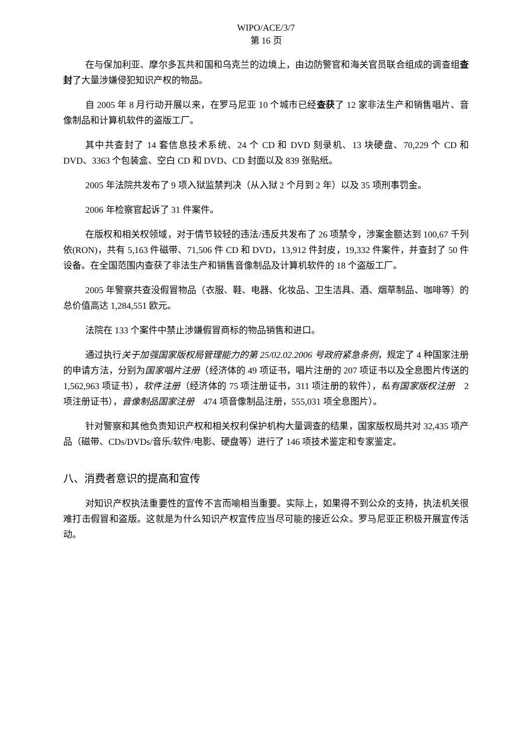WIPO/ACE/3/7
第 16 页
在与保加利亚、摩尔多瓦共和国和乌克兰的边境上，由边防警官和海关官员联合组成的调查组查封了大量涉嫌侵犯知识产权的物品。
自 2005 年 8 月行动开展以来，在罗马尼亚 10 个城市已经查获了 12 家非法生产和销售唱片、音像制品和计算机软件的盗版工厂。
其中共查封了 14 套信息技术系统、24 个 CD 和 DVD 刻录机、13 块硬盘、70,229 个 CD 和 DVD、3363 个包装盒、空白 CD 和 DVD、CD 封面以及 839 张贴纸。
2005 年法院共发布了 9 项入狱监禁判决（从入狱 2 个月到 2 年）以及 35 项刑事罚金。
2006 年检察官起诉了 31 件案件。
在版权和相关权领域，对于情节较轻的违法/违反共发布了 26 项禁令，涉案金额达到 100,67 千列依(RON)，共有 5,163 件磁带、71,506 件 CD 和 DVD，13,912 件封皮，19,332 件案件，并查封了 50 件设备。在全国范围内查获了非法生产和销售音像制品及计算机软件的 18 个盗版工厂。
2005 年警察共查没假冒物品（衣服、鞋、电器、化妆品、卫生洁具、酒、烟草制品、咖啡等）的总价值高达 1,284,551 欧元。
法院在 133 个案件中禁止涉嫌假冒商标的物品销售和进口。
通过执行关于加强国家版权局管理能力的第 25/02.02.2006 号政府紧急条例，规定了 4 种国家注册的申请方法，分别为国家唱片注册（经济体的 49 项证书，唱片注册的 207 项证书以及全息图片传送的 1,562,963 项证书），软件注册（经济体的 75 项注册证书，311 项注册的软件），私有国家版权注册　2 项注册证书），音像制品国家注册　474 项音像制品注册，555,031 项全息图片）。
针对警察和其他负责知识产权和相关权利保护机构大量调查的结果，国家版权局共对 32,435 项产品（磁带、CDs/DVDs/音乐/软件/电影、硬盘等）进行了 146 项技术鉴定和专家鉴定。
八、消费者意识的提高和宣传
对知识产权执法重要性的宣传不言而喻相当重要。实际上，如果得不到公众的支持，执法机关很难打击假冒和盗版。这就是为什么知识产权宣传应当尽可能的接近公众。罗马尼亚正积极开展宣传活动。